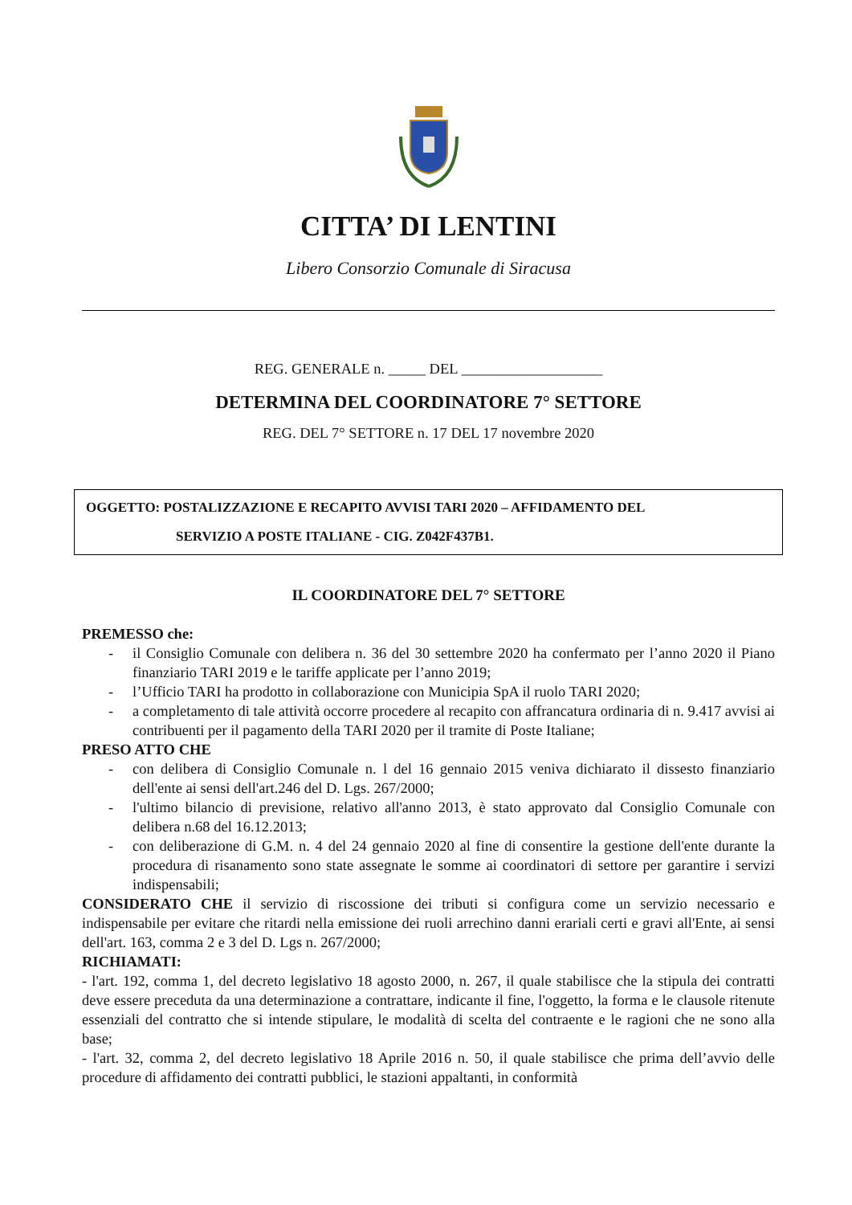CITTA’ DI LENTINI
Libero Consorzio Comunale di Siracusa
REG. GENERALE n. _____ DEL ___________________
DETERMINA DEL COORDINATORE 7° SETTORE
REG. DEL 7° SETTORE n. 17 DEL 17 novembre 2020
OGGETTO: POSTALIZZAZIONE E RECAPITO AVVISI TARI 2020 – AFFIDAMENTO DEL
SERVIZIO A POSTE ITALIANE - CIG. Z042F437B1.
IL COORDINATORE DEL 7° SETTORE
PREMESSO che:
- il Consiglio Comunale con delibera n. 36 del 30 settembre 2020 ha confermato per l’anno 2020 il Piano finanziario TARI 2019 e le tariffe applicate per l’anno 2019;
- l’Ufficio TARI ha prodotto in collaborazione con Municipia SpA il ruolo TARI 2020;
- a completamento di tale attività occorre procedere al recapito con affrancatura ordinaria di n. 9.417 avvisi ai contribuenti per il pagamento della TARI 2020 per il tramite di Poste Italiane;
PRESO ATTO CHE
- con delibera di Consiglio Comunale n. l del 16 gennaio 2015 veniva dichiarato il dissesto finanziario dell'ente ai sensi dell'art.246 del D. Lgs. 267/2000;
- l'ultimo bilancio di previsione, relativo all'anno 2013, è stato approvato dal Consiglio Comunale con delibera n.68 del 16.12.2013;
- con deliberazione di G.M. n. 4 del 24 gennaio 2020 al fine di consentire la gestione dell'ente durante la procedura di risanamento sono state assegnate le somme ai coordinatori di settore per garantire i servizi indispensabili;
CONSIDERATO CHE il servizio di riscossione dei tributi si configura come un servizio necessario e indispensabile per evitare che ritardi nella emissione dei ruoli arrechino danni erariali certi e gravi all'Ente, ai sensi dell'art. 163, comma 2 e 3 del D. Lgs n. 267/2000;
RICHIAMATI:
- l'art. 192, comma 1, del decreto legislativo 18 agosto 2000, n. 267, il quale stabilisce che la stipula dei contratti deve essere preceduta da una determinazione a contrattare, indicante il fine, l'oggetto, la forma e le clausole ritenute essenziali del contratto che si intende stipulare, le modalità di scelta del contraente e le ragioni che ne sono alla base;
- l'art. 32, comma 2, del decreto legislativo 18 Aprile 2016 n. 50, il quale stabilisce che prima dell’avvio delle procedure di affidamento dei contratti pubblici, le stazioni appaltanti, in conformità